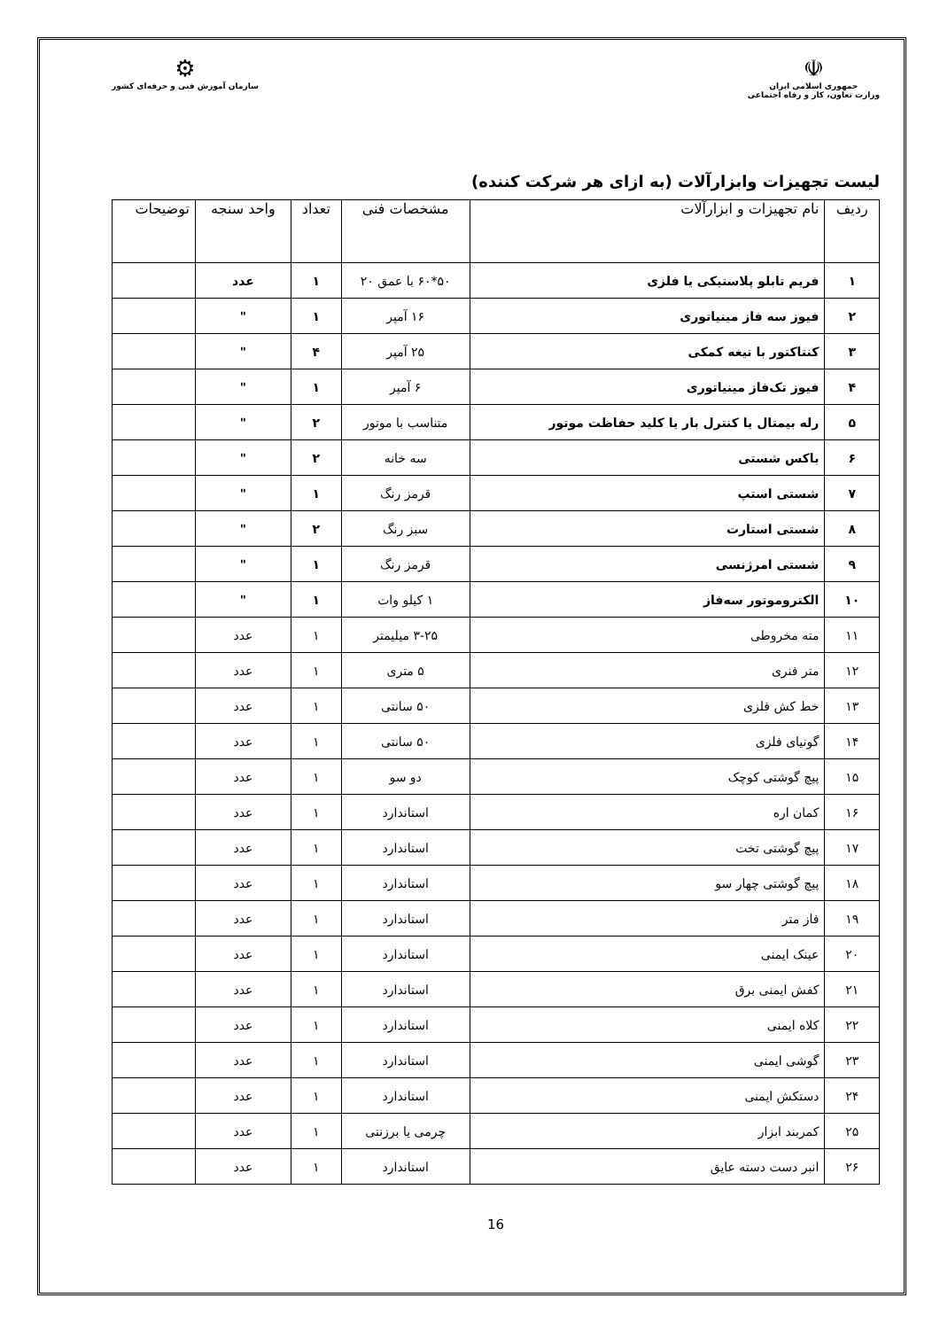☫
جمهوری اسلامی ایران
وزارت تعاون، کار و رفاه اجتماعی
⚙
سازمان آموزش فنی و حرفه‌ای کشور
لیست تجهیزات وابزارآلات (به ازای هر شرکت کننده)
| ردیف | نام تجهیزات و ابزارآلات | مشخصات فنی | تعداد | واحد سنجه | توضیحات |
| --- | --- | --- | --- | --- | --- |
| ۱ | فریم تابلو پلاستیکی یا فلزی | ۵۰*۶۰ با عمق ۲۰ | ۱ | عدد | |
| ۲ | فیوز سه فاز مینیاتوری | ۱۶ آمپر | ۱ | " | |
| ۳ | کنتاکتور با تیغه کمکی | ۲۵ آمپر | ۴ | " | |
| ۴ | فیوز تک‌فاز مینیاتوری | ۶ آمپر | ۱ | " | |
| ۵ | رله بیمتال یا کنترل بار یا کلید حفاظت موتور | متناسب با موتور | ۲ | " | |
| ۶ | باکس شستی | سه خانه | ۲ | " | |
| ۷ | شستی استپ | قرمز رنگ | ۱ | " | |
| ۸ | شستی استارت | سبز رنگ | ۲ | " | |
| ۹ | شستی امرژنسی | قرمز رنگ | ۱ | " | |
| ۱۰ | الکتروموتور سه‌فاز | ۱ کیلو وات | ۱ | " | |
| ۱۱ | مته مخروطی | ۳-۲۵ میلیمتر | ۱ | عدد | |
| ۱۲ | متر فنری | ۵ متری | ۱ | عدد | |
| ۱۳ | خط کش فلزی | ۵۰ سانتی | ۱ | عدد | |
| ۱۴ | گونیای فلزی | ۵۰ سانتی | ۱ | عدد | |
| ۱۵ | پیچ گوشتی کوچک | دو سو | ۱ | عدد | |
| ۱۶ | کمان اره | استاندارد | ۱ | عدد | |
| ۱۷ | پیچ گوشتی تخت | استاندارد | ۱ | عدد | |
| ۱۸ | پیچ گوشتی چهار سو | استاندارد | ۱ | عدد | |
| ۱۹ | فاز متر | استاندارد | ۱ | عدد | |
| ۲۰ | عینک ایمنی | استاندارد | ۱ | عدد | |
| ۲۱ | کفش ایمنی برق | استاندارد | ۱ | عدد | |
| ۲۲ | کلاه ایمنی | استاندارد | ۱ | عدد | |
| ۲۳ | گوشی ایمنی | استاندارد | ۱ | عدد | |
| ۲۴ | دستکش ایمنی | استاندارد | ۱ | عدد | |
| ۲۵ | کمربند ابزار | چرمی یا برزنتی | ۱ | عدد | |
| ۲۶ | انبر دست دسته عایق | استاندارد | ۱ | عدد | |
16